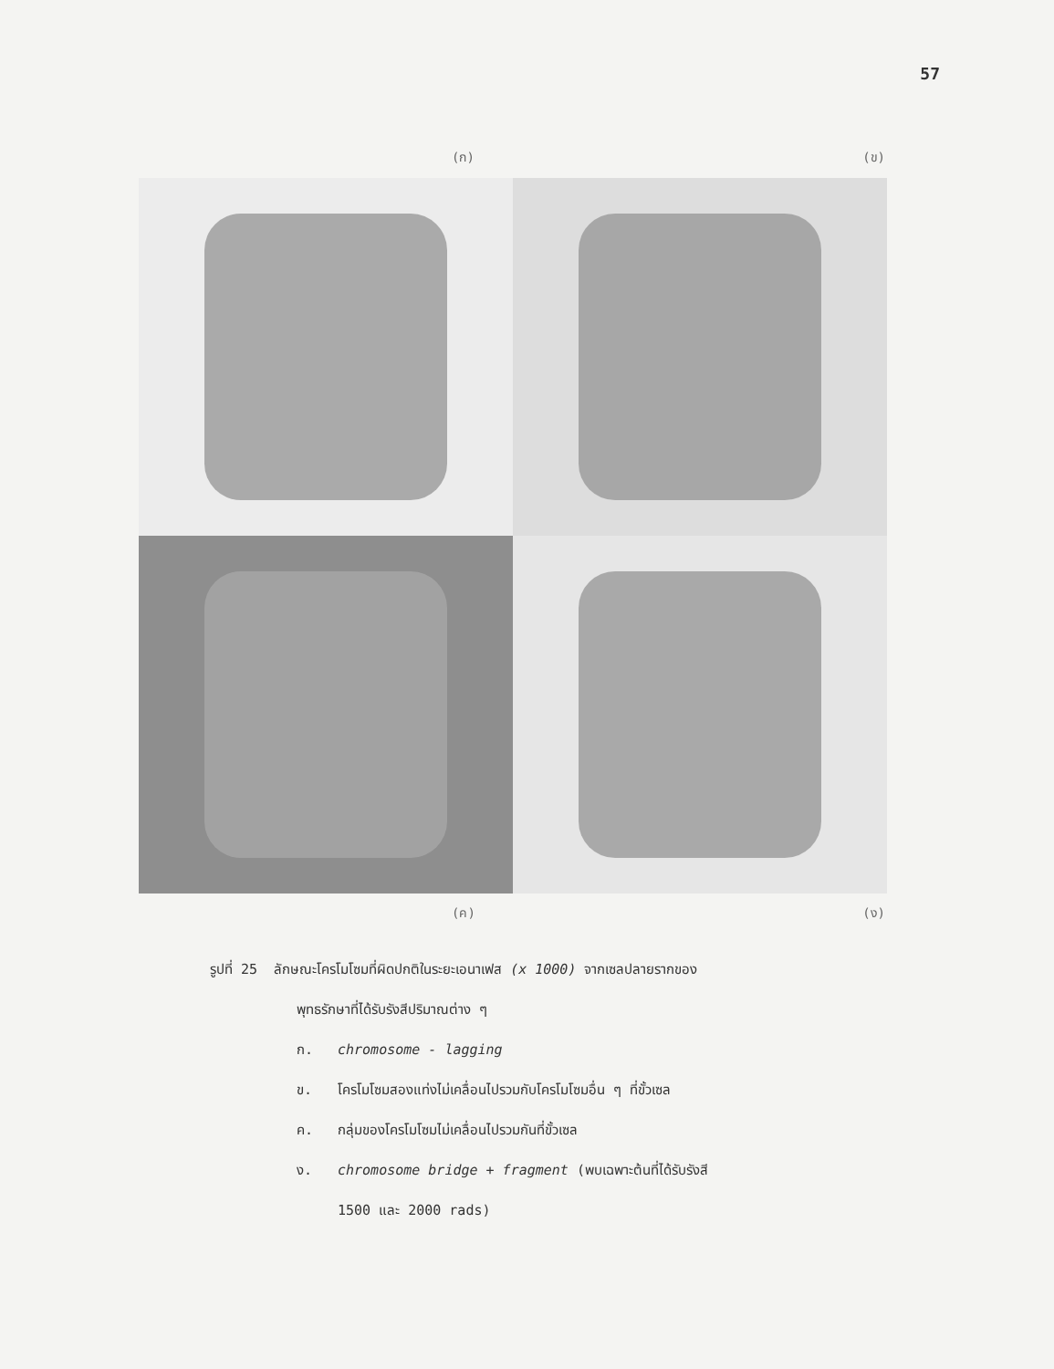57
(ก) (ข)
(ค) (ง)
รูปที่ 25 ลักษณะโครโมโซมที่ผิดปกติในระยะเอนาเฟส (x 1000) จากเซลปลายรากของ
พุทธรักษาที่ได้รับรังสีปริมาณต่าง ๆ
ก. chromosome - lagging
ข. โครโมโซมสองแท่งไม่เคลื่อนไปรวมกับโครโมโซมอื่น ๆ ที่ขั้วเซล
ค. กลุ่มของโครโมโซมไม่เคลื่อนไปรวมกันที่ขั้วเซล
ง. chromosome bridge + fragment (พบเฉพาะต้นที่ได้รับรังสี
1500 และ 2000 rads)